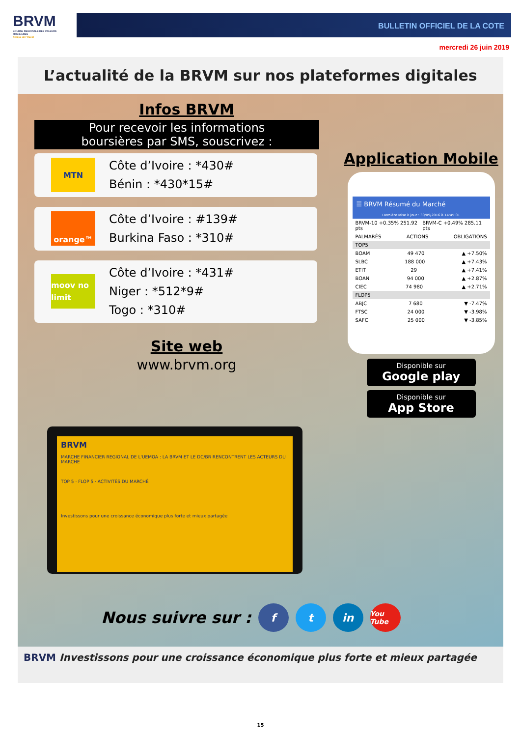BRVM
BOURSE REGIONALE DES VALEURS MOBILIERES
Afrique de l'Ouest
BULLETIN OFFICIEL DE LA COTE
mercredi 26 juin 2019
L’actualité de la BRVM sur nos plateformes digitales
Infos BRVM
Pour recevoir les informations
boursières par SMS, souscrivez :
MTN
Côte d’Ivoire : *430#
Bénin : *430*15#
orange™
Côte d’Ivoire : #139#
Burkina Faso : *310#
moov no limit
Côte d’Ivoire : *431#
Niger : *512*9#
Togo : *310#
Site web
www.brvm.org
Application Mobile
☰ BRVM Résumé du Marché
Dernière Mise à jour : 30/09/2016 à 14:45:01
BRVM-10 +0.35% 251.92 pts BRVM-C +0.49% 285.11 pts
PALMARÈS ACTIONS OBLIGATIONS
TOP5
BOAM 49 470 ▲ +7.50%
SLBC 188 000 ▲ +7.43%
ETIT 29 ▲ +7.41%
BOAN 94 000 ▲ +2.87%
CIEC 74 980 ▲ +2.71%
FLOP5
ABJC 7 680 ▼ -7.47%
FTSC 24 000 ▼ -3.98%
SAFC 25 000 ▼ -3.85%
Disponible sur
Google play
Disponible sur
App Store
BRVM
MARCHE FINANCIER REGIONAL DE L'UEMOA : LA BRVM ET LE DC/BR RENCONTRENT LES ACTEURS DU MARCHE
TOP 5 · FLOP 5 · ACTIVITÉS DU MARCHÉ
Investissons pour une croissance économique plus forte et mieux partagée
Nous suivre sur : f t in You Tube
BRVM Investissons pour une croissance économique plus forte et mieux partagée
15